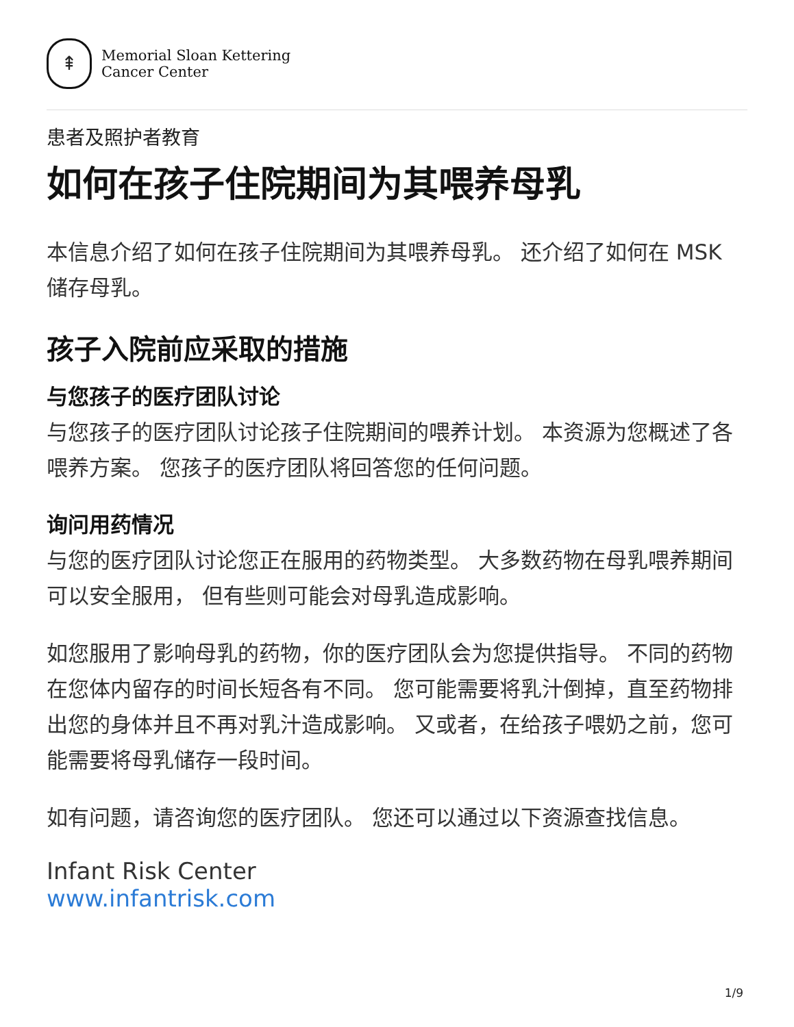⇞
Memorial Sloan Kettering
Cancer Center
患者及照护者教育
如何在孩子住院期间为其喂养母乳
本信息介绍了如何在孩子住院期间为其喂养母乳。 还介绍了如何在 MSK 储存母乳。
孩子入院前应采取的措施
与您孩子的医疗团队讨论
与您孩子的医疗团队讨论孩子住院期间的喂养计划。 本资源为您概述了各喂养方案。 您孩子的医疗团队将回答您的任何问题。
询问用药情况
与您的医疗团队讨论您正在服用的药物类型。 大多数药物在母乳喂养期间可以安全服用， 但有些则可能会对母乳造成影响。
如您服用了影响母乳的药物，你的医疗团队会为您提供指导。 不同的药物在您体内留存的时间长短各有不同。 您可能需要将乳汁倒掉，直至药物排出您的身体并且不再对乳汁造成影响。 又或者，在给孩子喂奶之前，您可能需要将母乳储存一段时间。
如有问题，请咨询您的医疗团队。 您还可以通过以下资源查找信息。
Infant Risk Center
www.infantrisk.com
1/9